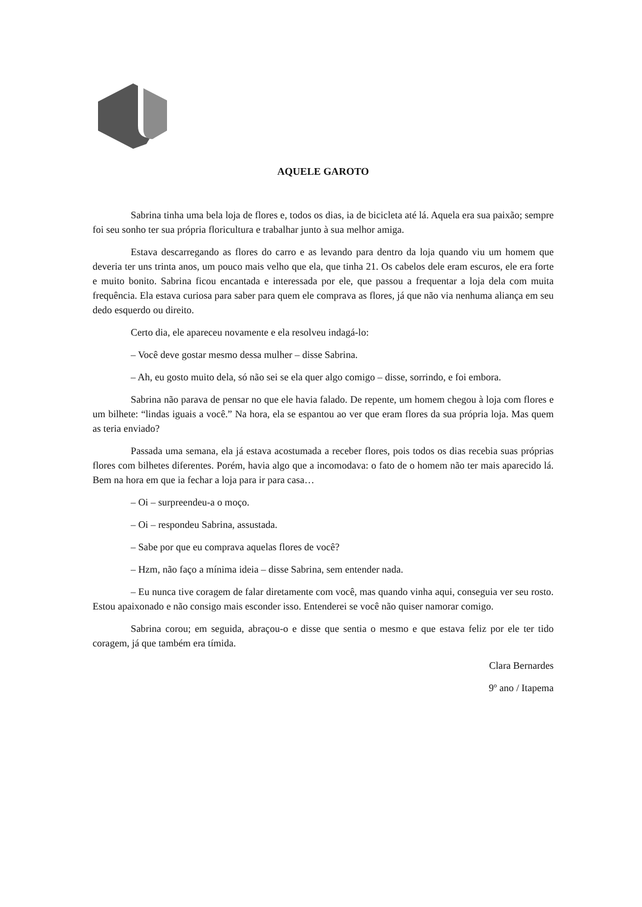AQUELE GAROTO
Sabrina tinha uma bela loja de flores e, todos os dias, ia de bicicleta até lá. Aquela era sua paixão; sempre foi seu sonho ter sua própria floricultura e trabalhar junto à sua melhor amiga.
Estava descarregando as flores do carro e as levando para dentro da loja quando viu um homem que deveria ter uns trinta anos, um pouco mais velho que ela, que tinha 21. Os cabelos dele eram escuros, ele era forte e muito bonito. Sabrina ficou encantada e interessada por ele, que passou a frequentar a loja dela com muita frequência. Ela estava curiosa para saber para quem ele comprava as flores, já que não via nenhuma aliança em seu dedo esquerdo ou direito.
Certo dia, ele apareceu novamente e ela resolveu indagá-lo:
– Você deve gostar mesmo dessa mulher – disse Sabrina.
– Ah, eu gosto muito dela, só não sei se ela quer algo comigo – disse, sorrindo, e foi embora.
Sabrina não parava de pensar no que ele havia falado. De repente, um homem chegou à loja com flores e um bilhete: “lindas iguais a você.” Na hora, ela se espantou ao ver que eram flores da sua própria loja. Mas quem as teria enviado?
Passada uma semana, ela já estava acostumada a receber flores, pois todos os dias recebia suas próprias flores com bilhetes diferentes. Porém, havia algo que a incomodava: o fato de o homem não ter mais aparecido lá. Bem na hora em que ia fechar a loja para ir para casa…
– Oi – surpreendeu-a o moço.
– Oi – respondeu Sabrina, assustada.
– Sabe por que eu comprava aquelas flores de você?
– Hzm, não faço a mínima ideia – disse Sabrina, sem entender nada.
– Eu nunca tive coragem de falar diretamente com você, mas quando vinha aqui, conseguia ver seu rosto. Estou apaixonado e não consigo mais esconder isso. Entenderei se você não quiser namorar comigo.
Sabrina corou; em seguida, abraçou-o e disse que sentia o mesmo e que estava feliz por ele ter tido coragem, já que também era tímida.
Clara Bernardes
9º ano / Itapema